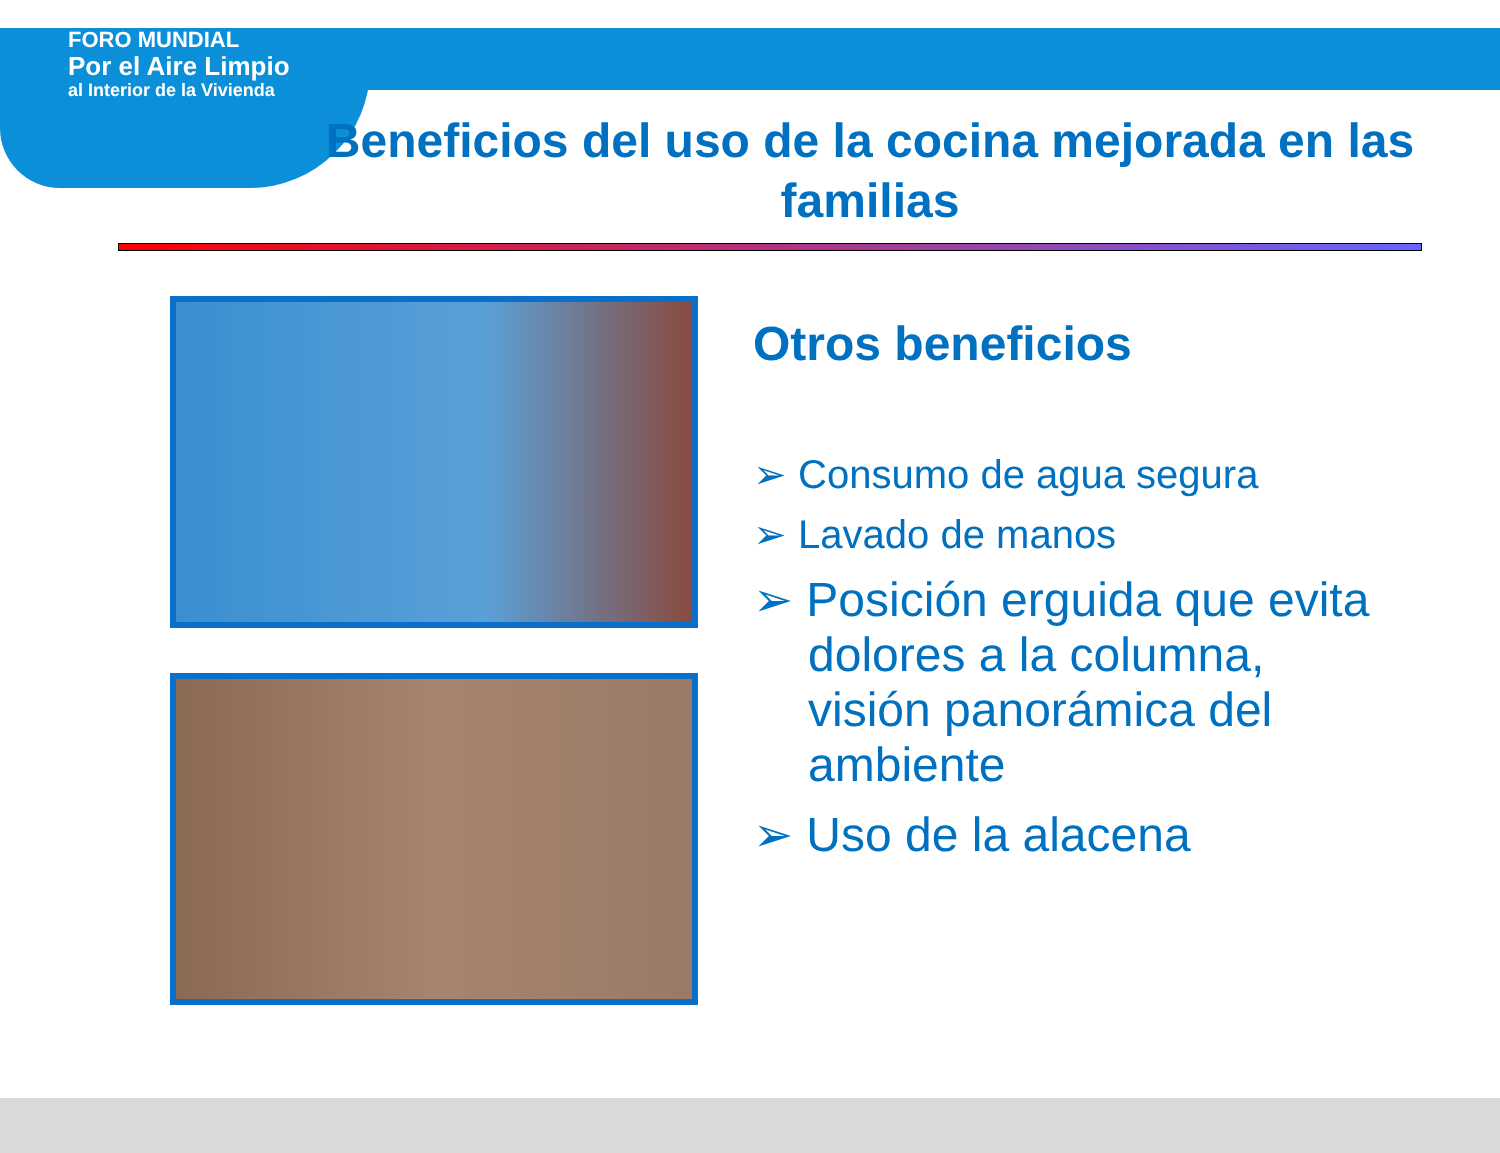FORO MUNDIAL
Por el Aire Limpio
al Interior de la Vivienda
Beneficios del uso de la cocina mejorada en las familias
Otros beneficios
➢ Consumo de agua segura
➢ Lavado de manos
➢ Posición erguida que evita dolores a la columna, visión panorámica del ambiente
➢ Uso de la alacena